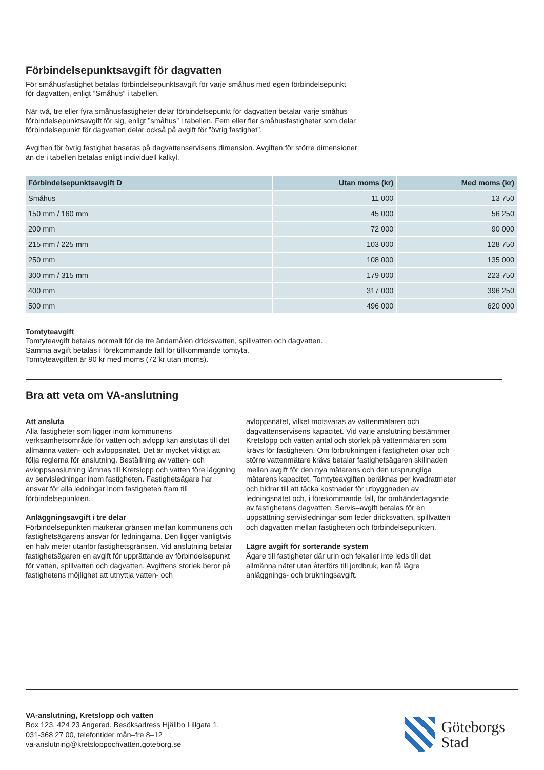Förbindelsepunktsavgift för dagvatten
För småhusfastighet betalas förbindelsepunktsavgift för varje småhus med egen förbindelsepunkt
för dagvatten, enligt ”Småhus” i tabellen.
När två, tre eller fyra småhusfastigheter delar förbindelsepunkt för dagvatten betalar varje småhus
förbindelsepunktsavgift för sig, enligt ”småhus” i tabellen. Fem eller fler småhusfastigheter som delar
förbindelsepunkt för dagvatten delar också på avgift för ”övrig fastighet”.
Avgiften för övrig fastighet baseras på dagvattenservisens dimension. Avgiften för större dimensioner
än de i tabellen betalas enligt individuell kalkyl.
| Förbindelsepunktsavgift D | Utan moms (kr) | Med moms (kr) |
| --- | --- | --- |
| Småhus | 11 000 | 13 750 |
| 150 mm / 160 mm | 45 000 | 56 250 |
| 200 mm | 72 000 | 90 000 |
| 215 mm / 225 mm | 103 000 | 128 750 |
| 250 mm | 108 000 | 135 000 |
| 300 mm / 315 mm | 179 000 | 223 750 |
| 400 mm | 317 000 | 396 250 |
| 500 mm | 496 000 | 620 000 |
Tomtyteavgift
Tomtyteavgift betalas normalt för de tre ändamålen dricksvatten, spillvatten och dagvatten.
Samma avgift betalas i förekommande fall för tillkommande tomtyta.
Tomtyteavgiften är 90 kr med moms (72 kr utan moms).
Bra att veta om VA-anslutning
Att ansluta
Alla fastigheter som ligger inom kommunens verksamhetsområde för vatten och avlopp kan anslutas till det allmänna vatten- och avloppsnätet. Det är mycket viktigt att följa reglerna för anslutning. Beställning av vatten- och avloppsanslutning lämnas till Kretslopp och vatten före läggning av servisledningar inom fastigheten. Fastighetsägare har ansvar för alla ledningar inom fastigheten fram till förbindelsepunkten.
Anläggningsavgift i tre delar
Förbindelsepunkten markerar gränsen mellan kommunens och fastighetsägarens ansvar för ledningarna. Den ligger vanligtvis en halv meter utanför fastighetsgränsen. Vid anslutning betalar fastighetsägaren en avgift för upprättande av förbindelsepunkt för vatten, spillvatten och dagvatten. Avgiftens storlek beror på fastighetens möjlighet att utnyttja vatten- och
avloppsnätet, vilket motsvaras av vattenmätaren och dagvattenservisens kapacitet. Vid varje anslutning bestämmer Kretslopp och vatten antal och storlek på vattenmätaren som krävs för fastigheten. Om förbrukningen i fastigheten ökar och större vattenmätare krävs betalar fastighetsägaren skillnaden mellan avgift för den nya mätarens och den ursprungliga mätarens kapacitet. Tomtyteavgiften beräknas per kvadratmeter och bidrar till att täcka kostnader för utbyggnaden av ledningsnätet och, i förekommande fall, för omhändertagande av fastighetens dagvatten. Servis–avgift betalas för en uppsättning servisledningar som leder dricksvatten, spillvatten och dagvatten mellan fastigheten och förbindelsepunkten.
Lägre avgift för sorterande system
Ägare till fastigheter där urin och fekalier inte leds till det allmänna nätet utan återförs till jordbruk, kan få lägre anläggnings- och brukningsavgift.
VA-anslutning, Kretslopp och vatten
Box 123, 424 23 Angered. Besöksadress Hjällbo Lillgata 1.
031-368 27 00, telefontider mån–fre 8–12
va-anslutning@kretsloppochvatten.goteborg.se
Göteborgs
Stad